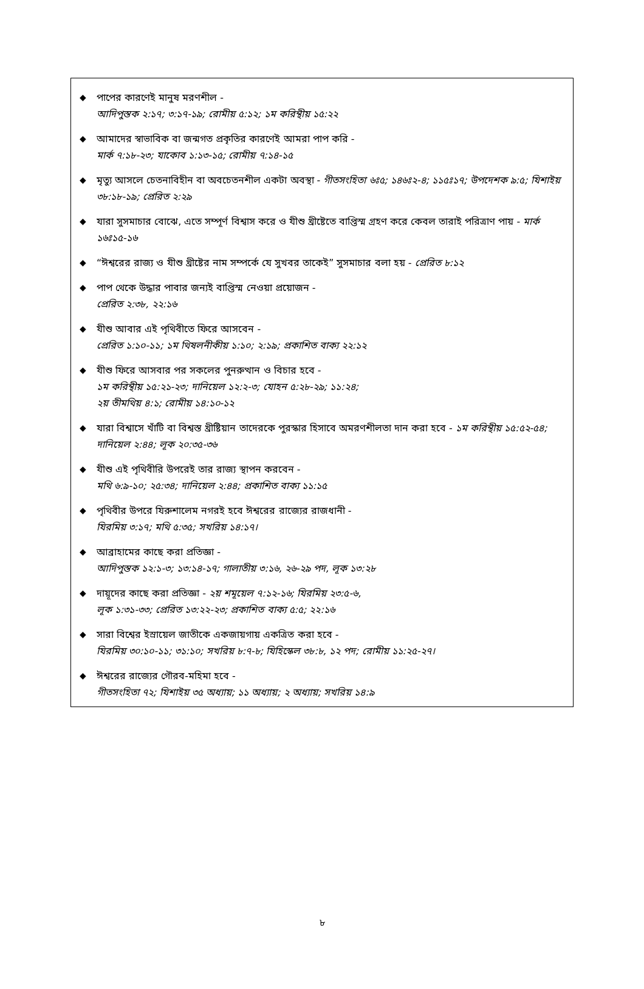◆ পাপের কারণেই মানুষ মরণশীল -
আদিপুস্তক ২:১৭; ৩:১৭-১৯; রোমীয় ৫:১২; ১ম করিন্থীয় ১৫:২২
◆ আমাদের স্বাভাবিক বা জন্মগত প্রকৃতির কারণেই আমরা পাপ করি -
মার্ক ৭:১৮-২৩; যাকোব ১:১৩-১৫; রোমীয় ৭:১৪-১৫
◆ মৃত্যু আসলে চেতনাবিহীন বা অবচেতনশীল একটা অবস্থা - গীতসংহিতা ৬ঃ৫; ১৪৬ঃ২-৪; ১১৫ঃ১৭; উপদেশক ৯:৫; যিশাইয় ৩৮:১৮-১৯; প্রেরিত ২:২৯
◆ যারা সুসমাচার বোঝে, এতে সম্পূর্ণ বিশ্বাস করে ও যীশু খ্রীষ্টেতে বাপ্তিস্ম গ্রহণ করে কেবল তারাই পরিত্রাণ পায় - মার্ক ১৬ঃ১৫-১৬
◆ “ঈশ্বরের রাজ্য ও যীশু খ্রীষ্টের নাম সম্পর্কে যে সুখবর তাকেই” সুসমাচার বলা হয় - প্রেরিত ৮:১২
◆ পাপ থেকে উদ্ধার পাবার জন্যই বাপ্তিস্ম নেওয়া প্রয়োজন -
প্রেরিত ২:৩৮, ২২:১৬
◆ যীশু আবার এই পৃথিবীতে ফিরে আসবেন -
প্রেরিত ১:১০-১১; ১ম থিষলনীকীয় ১:১০; ২:১৯; প্রকাশিত বাক্য ২২:১২
◆ যীশু ফিরে আসবার পর সকলের পুনরুত্থান ও বিচার হবে -
১ম করিন্থীয় ১৫:২১-২৩; দানিয়েল ১২:২-৩; যোহন ৫:২৮-২৯; ১১:২৪;
২য় তীমথিয় ৪:১; রোমীয় ১৪:১০-১২
◆ যারা বিশ্বাসে খাঁটি বা বিশ্বস্ত খ্রীষ্টিয়ান তাদেরকে পুরস্কার হিসাবে অমরণশীলতা দান করা হবে - ১ম করিন্থীয় ১৫:৫২-৫৪; দানিয়েল ২:৪৪; লূক ২০:৩৫-৩৬
◆ যীশু এই পৃথিবীরি উপরেই তার রাজ্য স্থাপন করবেন -
মথি ৬:৯-১০; ২৫:৩৪; দানিয়েল ২:৪৪; প্রকাশিত বাক্য ১১:১৫
◆ পৃথিবীর উপরে যিরুশালেম নগরই হবে ঈশ্বরের রাজ্যের রাজধানী -
যিরমিয় ৩:১৭; মথি ৫:৩৫; সখরিয় ১৪:১৭।
◆ আব্রাহামের কাছে করা প্রতিজ্ঞা -
আদিপুস্তক ১২:১-৩; ১৩:১৪-১৭; গালাতীয় ৩:১৬, ২৬-২৯ পদ, লূক ১৩:২৮
◆ দায়ূদের কাছে করা প্রতিজ্ঞা - ২য় শমূয়েল ৭:১২-১৬; যিরমিয় ২৩:৫-৬,
লূক ১:৩১-৩৩; প্রেরিত ১৩:২২-২৩; প্রকাশিত বাক্য ৫:৫; ২২:১৬
◆ সারা বিশ্বের ইস্রায়েল জাতীকে একজায়গায় একত্রিত করা হবে -
যিরমিয় ৩০:১০-১১; ৩১:১০; সখরিয় ৮:৭-৮; যিহিস্কেল ৩৮:৮, ১২ পদ; রোমীয় ১১:২৫-২৭।
◆ ঈশ্বরের রাজ্যের গৌরব-মহিমা হবে -
গীতসংহিতা ৭২; যিশাইয় ৩৫ অধ্যায়; ১১ অধ্যায়; ২ অধ্যায়; সখরিয় ১৪:৯
৮